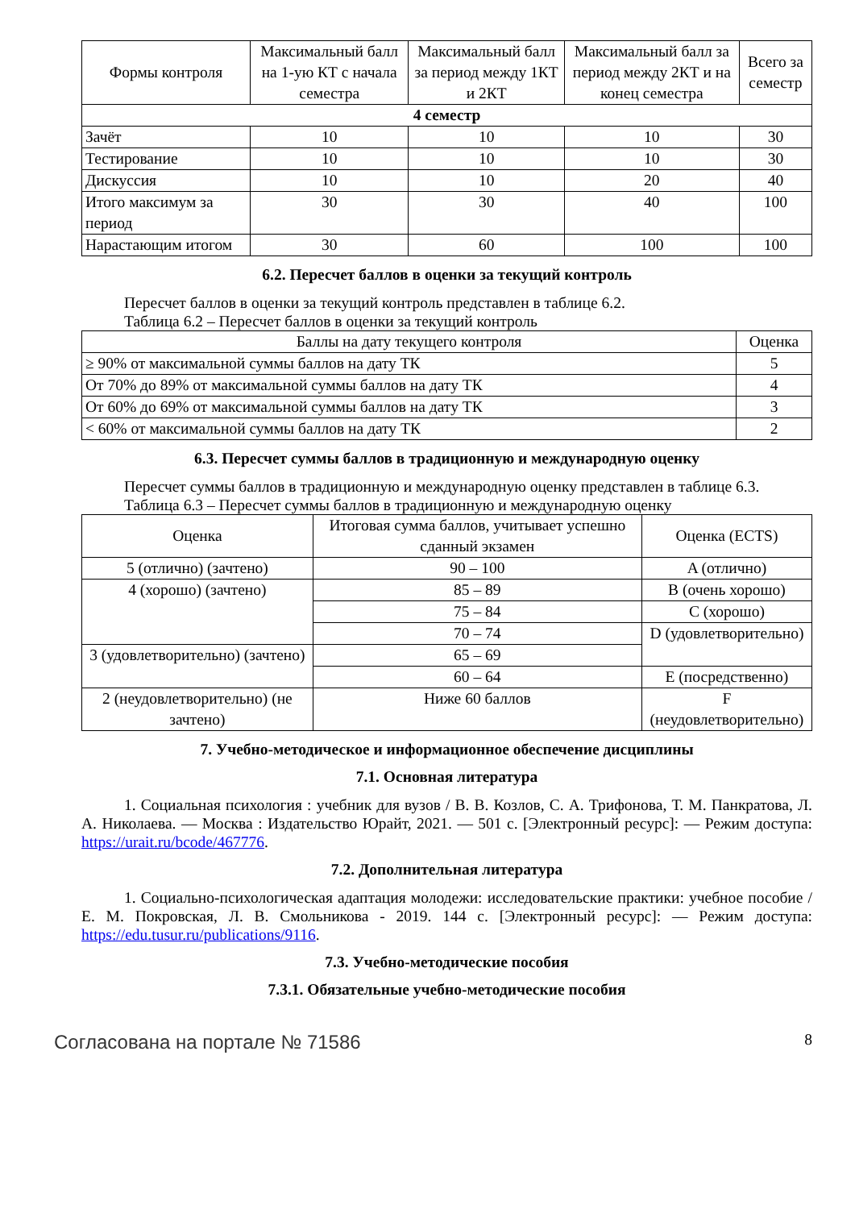| Формы контроля | Максимальный балл на 1-ую КТ с начала семестра | Максимальный балл за период между 1КТ и 2КТ | Максимальный балл за период между 2КТ и на конец семестра | Всего за семестр |
| --- | --- | --- | --- | --- |
| 4 семестр | | | | |
| Зачёт | 10 | 10 | 10 | 30 |
| Тестирование | 10 | 10 | 10 | 30 |
| Дискуссия | 10 | 10 | 20 | 40 |
| Итого максимум за период | 30 | 30 | 40 | 100 |
| Нарастающим итогом | 30 | 60 | 100 | 100 |
6.2. Пересчет баллов в оценки за текущий контроль
Пересчет баллов в оценки за текущий контроль представлен в таблице 6.2.
Таблица 6.2 – Пересчет баллов в оценки за текущий контроль
| Баллы на дату текущего контроля | Оценка |
| --- | --- |
| ≥ 90% от максимальной суммы баллов на дату ТК | 5 |
| От 70% до 89% от максимальной суммы баллов на дату ТК | 4 |
| От 60% до 69% от максимальной суммы баллов на дату ТК | 3 |
| < 60% от максимальной суммы баллов на дату ТК | 2 |
6.3. Пересчет суммы баллов в традиционную и международную оценку
Пересчет суммы баллов в традиционную и международную оценку представлен в таблице 6.3.
Таблица 6.3 – Пересчет суммы баллов в традиционную и международную оценку
| Оценка | Итоговая сумма баллов, учитывает успешно сданный экзамен | Оценка (ECTS) |
| --- | --- | --- |
| 5 (отлично) (зачтено) | 90 – 100 | A (отлично) |
| 4 (хорошо) (зачтено) | 85 – 89 | B (очень хорошо) |
| | 75 – 84 | C (хорошо) |
| | 70 – 74 | D (удовлетворительно) |
| 3 (удовлетворительно) (зачтено) | 65 – 69 | |
| | 60 – 64 | E (посредственно) |
| 2 (неудовлетворительно) (не зачтено) | Ниже 60 баллов | F (неудовлетворительно) |
7. Учебно-методическое и информационное обеспечение дисциплины
7.1. Основная литература
1. Социальная психология : учебник для вузов / В. В. Козлов, С. А. Трифонова, Т. М. Панкратова, Л. А. Николаева. — Москва : Издательство Юрайт, 2021. — 501 с. [Электронный ресурс]: — Режим доступа: https://urait.ru/bcode/467776.
7.2. Дополнительная литература
1. Социально-психологическая адаптация молодежи: исследовательские практики: учебное пособие / Е. М. Покровская, Л. В. Смольникова - 2019. 144 с. [Электронный ресурс]: — Режим доступа: https://edu.tusur.ru/publications/9116.
7.3. Учебно-методические пособия
7.3.1. Обязательные учебно-методические пособия
Согласована на портале № 71586 8